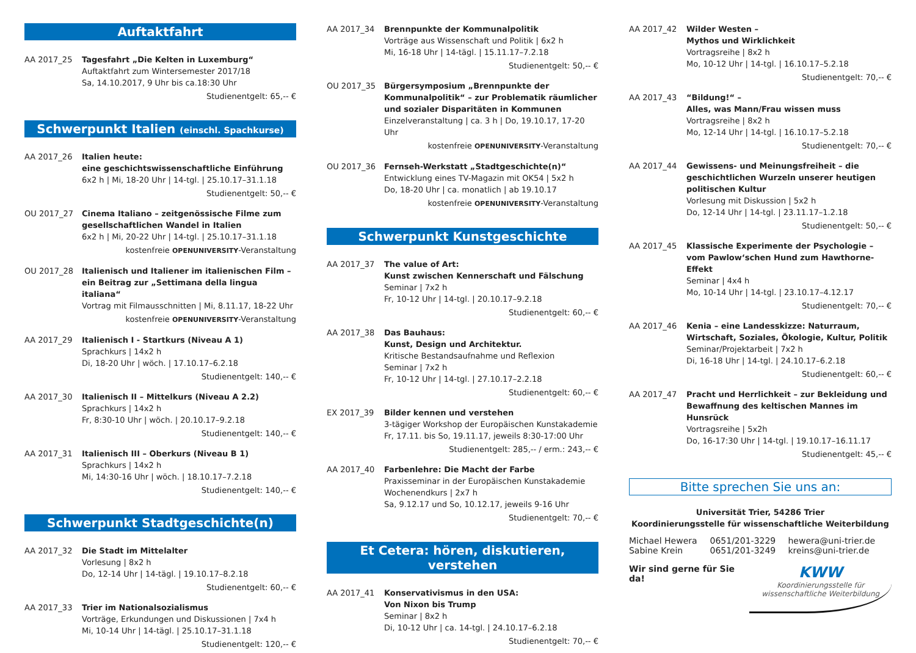Auftaktfahrt
AA 2017_25 Tagesfahrt „Die Kelten in Luxemburg“
Auftaktfahrt zum Wintersemester 2017/18
Sa, 14.10.2017, 9 Uhr bis ca.18:30 Uhr
Studienentgelt: 65,-- €
Schwerpunkt Italien (einschl. Spachkurse)
AA 2017_26 Italien heute:
eine geschichtswissenschaftliche Einführung
6x2 h | Mi, 18-20 Uhr | 14-tgl. | 25.10.17–31.1.18
Studienentgelt: 50,-- €
OU 2017_27 Cinema Italiano – zeitgenössische Filme zum gesellschaftlichen Wandel in Italien
6x2 h | Mi, 20-22 Uhr | 14-tgl. | 25.10.17–31.1.18
kostenfreie OPENUNIVERSITY-Veranstaltung
OU 2017_28 Italienisch und Italiener im italienischen Film – ein Beitrag zur „Settimana della lingua italiana“
Vortrag mit Filmausschnitten | Mi, 8.11.17, 18-22 Uhr
kostenfreie OPENUNIVERSITY-Veranstaltung
AA 2017_29 Italienisch I - Startkurs (Niveau A 1)
Sprachkurs | 14x2 h
Di, 18-20 Uhr | wöch. | 17.10.17–6.2.18
Studienentgelt: 140,-- €
AA 2017_30 Italienisch II – Mittelkurs (Niveau A 2.2)
Sprachkurs | 14x2 h
Fr, 8:30-10 Uhr | wöch. | 20.10.17–9.2.18
Studienentgelt: 140,-- €
AA 2017_31 Italienisch III – Oberkurs (Niveau B 1)
Sprachkurs | 14x2 h
Mi, 14:30-16 Uhr | wöch. | 18.10.17–7.2.18
Studienentgelt: 140,-- €
Schwerpunkt Stadtgeschichte(n)
AA 2017_32 Die Stadt im Mittelalter
Vorlesung | 8x2 h
Do, 12-14 Uhr | 14-tägl. | 19.10.17–8.2.18
Studienentgelt: 60,-- €
AA 2017_33 Trier im Nationalsozialismus
Vorträge, Erkundungen und Diskussionen | 7x4 h
Mi, 10-14 Uhr | 14-tägl. | 25.10.17–31.1.18
Studienentgelt: 120,-- €
AA 2017_34 Brennpunkte der Kommunalpolitik
Vorträge aus Wissenschaft und Politik | 6x2 h
Mi, 16-18 Uhr | 14-tägl. | 15.11.17–7.2.18
Studienentgelt: 50,-- €
OU 2017_35 Bürgersymposium „Brennpunkte der Kommunalpolitik“ – zur Problematik räumlicher und sozialer Disparitäten in Kommunen
Einzelveranstaltung | ca. 3 h | Do, 19.10.17, 17-20 Uhr
kostenfreie OPENUNIVERSITY-Veranstaltung
OU 2017_36 Fernseh-Werkstatt „Stadtgeschichte(n)“
Entwicklung eines TV-Magazin mit OK54 | 5x2 h
Do, 18-20 Uhr | ca. monatlich | ab 19.10.17
kostenfreie OPENUNIVERSITY-Veranstaltung
Schwerpunkt Kunstgeschichte
AA 2017_37 The value of Art:
Kunst zwischen Kennerschaft und Fälschung
Seminar | 7x2 h
Fr, 10-12 Uhr | 14-tgl. | 20.10.17–9.2.18
Studienentgelt: 60,-- €
AA 2017_38 Das Bauhaus:
Kunst, Design und Architektur.
Kritische Bestandsaufnahme und Reflexion
Seminar | 7x2 h
Fr, 10-12 Uhr | 14-tgl. | 27.10.17–2.2.18
Studienentgelt: 60,-- €
EX 2017_39 Bilder kennen und verstehen
3-tägiger Workshop der Europäischen Kunstakademie
Fr, 17.11. bis So, 19.11.17, jeweils 8:30-17:00 Uhr
Studienentgelt: 285,-- / erm.: 243,-- €
AA 2017_40 Farbenlehre: Die Macht der Farbe
Praxisseminar in der Europäischen Kunstakademie
Wochenendkurs | 2x7 h
Sa, 9.12.17 und So, 10.12.17, jeweils 9-16 Uhr
Studienentgelt: 70,-- €
Et Cetera: hören, diskutieren, verstehen
AA 2017_41 Konservativismus in den USA:
Von Nixon bis Trump
Seminar | 8x2 h
Di, 10-12 Uhr | ca. 14-tgl. | 24.10.17–6.2.18
Studienentgelt: 70,-- €
AA 2017_42 Wilder Westen –
Mythos und Wirklichkeit
Vortragsreihe | 8x2 h
Mo, 10-12 Uhr | 14-tgl. | 16.10.17–5.2.18
Studienentgelt: 70,-- €
AA 2017_43 “Bildung!“ –
Alles, was Mann/Frau wissen muss
Vortragsreihe | 8x2 h
Mo, 12-14 Uhr | 14-tgl. | 16.10.17–5.2.18
Studienentgelt: 70,-- €
AA 2017_44 Gewissens- und Meinungsfreiheit – die geschichtlichen Wurzeln unserer heutigen politischen Kultur
Vorlesung mit Diskussion | 5x2 h
Do, 12-14 Uhr | 14-tgl. | 23.11.17–1.2.18
Studienentgelt: 50,-- €
AA 2017_45 Klassische Experimente der Psychologie – vom Pawlow‘schen Hund zum Hawthorne-Effekt
Seminar | 4x4 h
Mo, 10-14 Uhr | 14-tgl. | 23.10.17–4.12.17
Studienentgelt: 70,-- €
AA 2017_46 Kenia – eine Landesskizze: Naturraum, Wirtschaft, Soziales, Ökologie, Kultur, Politik
Seminar/Projektarbeit | 7x2 h
Di, 16-18 Uhr | 14-tgl. | 24.10.17–6.2.18
Studienentgelt: 60,-- €
AA 2017_47 Pracht und Herrlichkeit – zur Bekleidung und Bewaffnung des keltischen Mannes im Hunsrück
Vortragsreihe | 5x2h
Do, 16-17:30 Uhr | 14-tgl. | 19.10.17–16.11.17
Studienentgelt: 45,-- €
Bitte sprechen Sie uns an:
Universität Trier, 54286 Trier
Koordinierungsstelle für wissenschaftliche Weiterbildung
| Michael Hewera | 0651/201-3229 | hewera@uni-trier.de |
| Sabine Krein | 0651/201-3249 | kreins@uni-trier.de |
Wir sind gerne für Sie da!
KWW
Koordinierungsstelle für
wissenschaftliche Weiterbildung